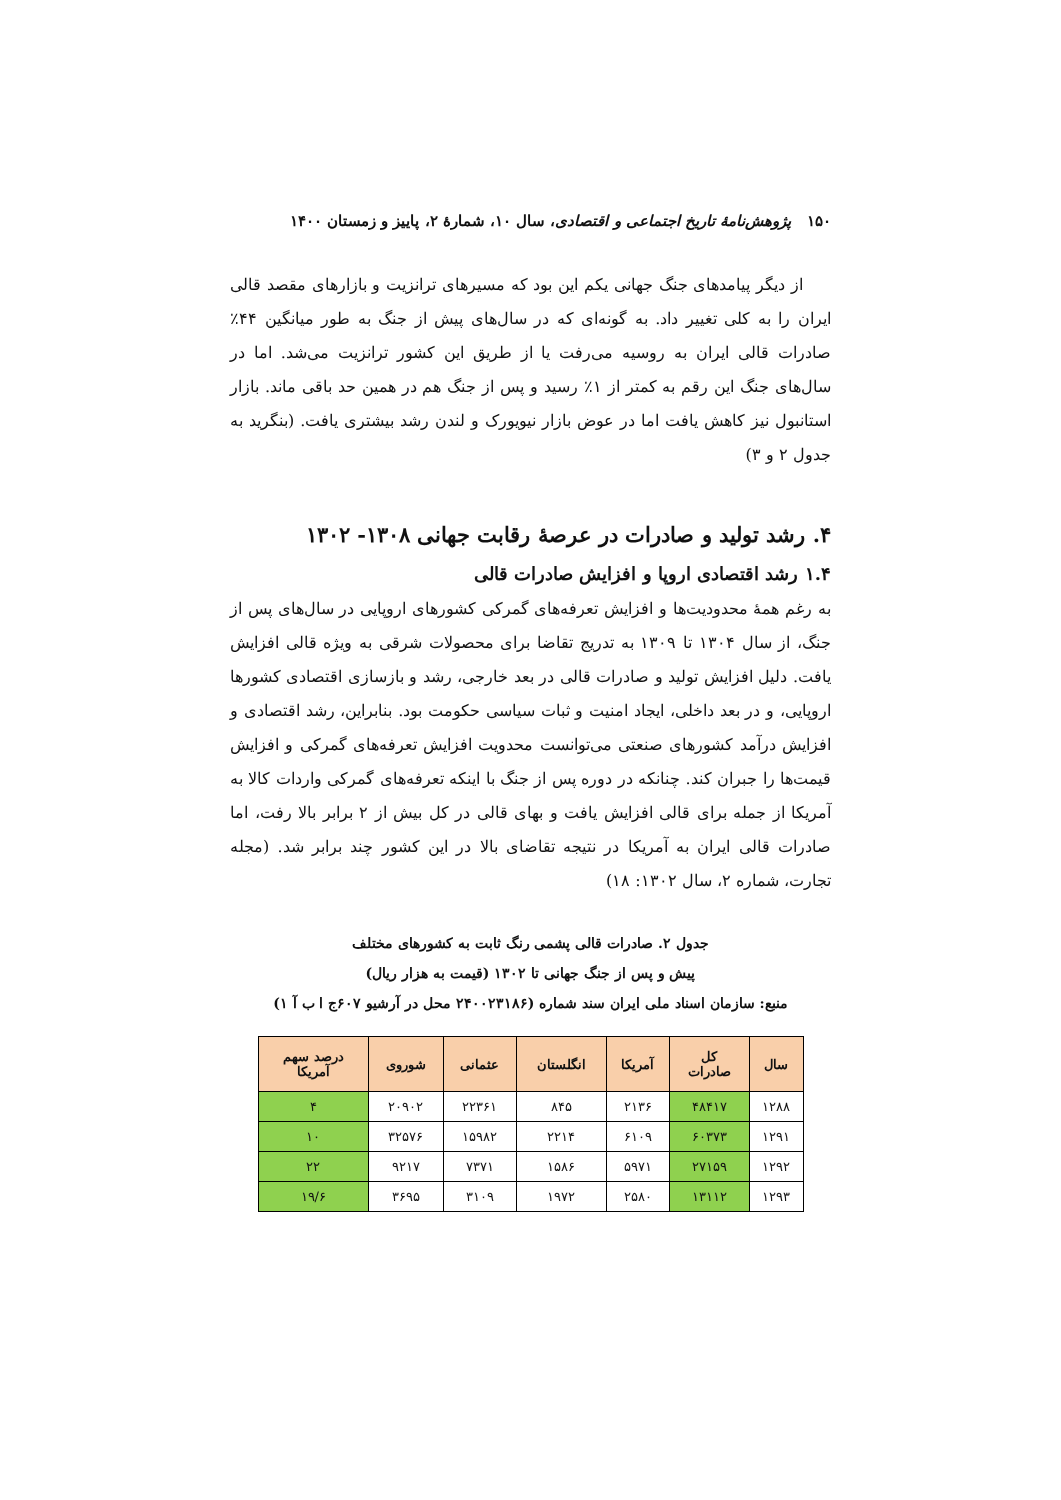۱۵۰ پژوهش‌نامهٔ تاریخ اجتماعی و اقتصادی، سال ۱۰، شمارهٔ ۲، پاییز و زمستان ۱۴۰۰
از دیگر پیامدهای جنگ جهانی یکم این بود که مسیرهای ترانزیت و بازارهای مقصد قالی ایران را به کلی تغییر داد. به گونه‌ای که در سال‌های پیش از جنگ به طور میانگین ۴۴٪ صادرات قالی ایران به روسیه می‌رفت یا از طریق این کشور ترانزیت می‌شد. اما در سال‌های جنگ این رقم به کمتر از ۱٪ رسید و پس از جنگ هم در همین حد باقی ماند. بازار استانبول نیز کاهش یافت اما در عوض بازار نیویورک و لندن رشد بیشتری یافت. (بنگرید به جدول ۲ و ۳)
۴. رشد تولید و صادرات در عرصهٔ رقابت جهانی ۱۳۰۸- ۱۳۰۲
۱.۴ رشد اقتصادی اروپا و افزایش صادرات قالی
به رغم همهٔ محدودیت‌ها و افزایش تعرفه‌های گمرکی کشورهای اروپایی در سال‌های پس از جنگ، از سال ۱۳۰۴ تا ۱۳۰۹ به تدریج تقاضا برای محصولات شرقی به ویژه قالی افزایش یافت. دلیل افزایش تولید و صادرات قالی در بعد خارجی، رشد و بازسازی اقتصادی کشورها اروپایی، و در بعد داخلی، ایجاد امنیت و ثبات سیاسی حکومت بود. بنابراین، رشد اقتصادی و افزایش درآمد کشورهای صنعتی می‌توانست محدویت افزایش تعرفه‌های گمرکی و افزایش قیمت‌ها را جبران کند. چنانکه در دوره پس از جنگ با اینکه تعرفه‌های گمرکی واردات کالا به آمریکا از جمله برای قالی افزایش یافت و بهای قالی در کل بیش از ۲ برابر بالا رفت، اما صادرات قالی ایران به آمریکا در نتیجه تقاضای بالا در این کشور چند برابر شد. (مجله تجارت، شماره ۲، سال ۱۳۰۲: ۱۸)
جدول ۲. صادرات قالی پشمی رنگ ثابت به کشورهای مختلف
پیش و پس از جنگ جهانی تا ۱۳۰۲ (قیمت به هزار ریال)
منبع: سازمان اسناد ملی ایران سند شماره (۲۴۰۰۲۳۱۸۶ محل در آرشیو ۶۰۷ج ا ب آ ۱)
| سال | کل صادرات | آمریکا | انگلستان | عثمانی | شوروی | درصد سهم آمریکا |
| --- | --- | --- | --- | --- | --- | --- |
| ۱۲۸۸ | ۴۸۴۱۷ | ۲۱۳۶ | ۸۴۵ | ۲۲۳۶۱ | ۲۰۹۰۲ | ۴ |
| ۱۲۹۱ | ۶۰۳۷۳ | ۶۱۰۹ | ۲۲۱۴ | ۱۵۹۸۲ | ۳۲۵۷۶ | ۱۰ |
| ۱۲۹۲ | ۲۷۱۵۹ | ۵۹۷۱ | ۱۵۸۶ | ۷۳۷۱ | ۹۲۱۷ | ۲۲ |
| ۱۲۹۳ | ۱۳۱۱۲ | ۲۵۸۰ | ۱۹۷۲ | ۳۱۰۹ | ۳۶۹۵ | ۱۹/۶ |